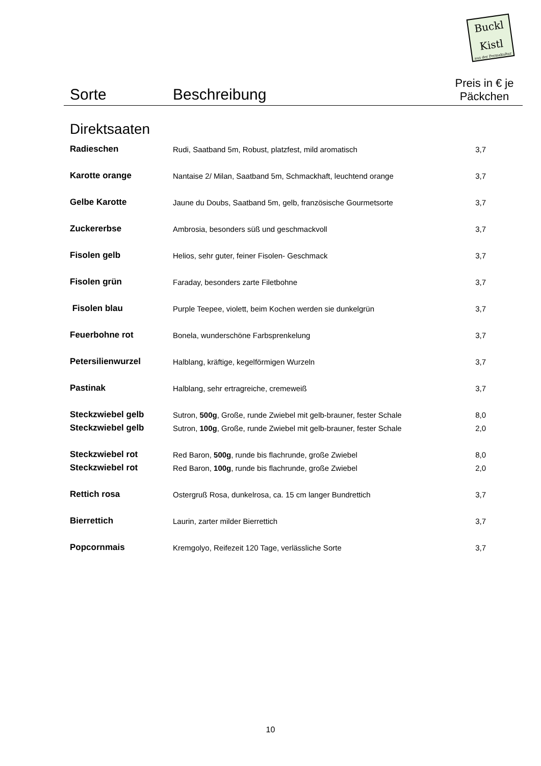Buckl
Kistl
aus der Permakultur
| Sorte | Beschreibung | Preis in € je Päckchen |
| --- | --- | --- |
| Direktsaaten | | |
| Radieschen | Rudi, Saatband 5m, Robust, platzfest, mild aromatisch | 3,7 |
| Karotte orange | Nantaise 2/ Milan, Saatband 5m, Schmackhaft, leuchtend orange | 3,7 |
| Gelbe Karotte | Jaune du Doubs, Saatband 5m, gelb, französische Gourmetsorte | 3,7 |
| Zuckererbse | Ambrosia, besonders süß und geschmackvoll | 3,7 |
| Fisolen gelb | Helios, sehr guter, feiner Fisolen- Geschmack | 3,7 |
| Fisolen grün | Faraday, besonders zarte Filetbohne | 3,7 |
| Fisolen blau | Purple Teepee, violett, beim Kochen werden sie dunkelgrün | 3,7 |
| Feuerbohne rot | Bonela, wunderschöne Farbsprenkelung | 3,7 |
| Petersilienwurzel | Halblang, kräftige, kegelförmigen Wurzeln | 3,7 |
| Pastinak | Halblang, sehr ertragreiche, cremeweiß | 3,7 |
| Steckzwiebel gelb | Sutron, 500g , Große, runde Zwiebel mit gelb-brauner, fester Schale | 8,0 |
| Steckzwiebel gelb | Sutron, 100g , Große, runde Zwiebel mit gelb-brauner, fester Schale | 2,0 |
| Steckzwiebel rot | Red Baron, 500g , runde bis flachrunde, große Zwiebel | 8,0 |
| Steckzwiebel rot | Red Baron, 100g , runde bis flachrunde, große Zwiebel | 2,0 |
| Rettich rosa | Ostergruß Rosa, dunkelrosa, ca. 15 cm langer Bundrettich | 3,7 |
| Bierrettich | Laurin, zarter milder Bierrettich | 3,7 |
| Popcornmais | Kremgolyo, Reifezeit 120 Tage, verlässliche Sorte | 3,7 |
10